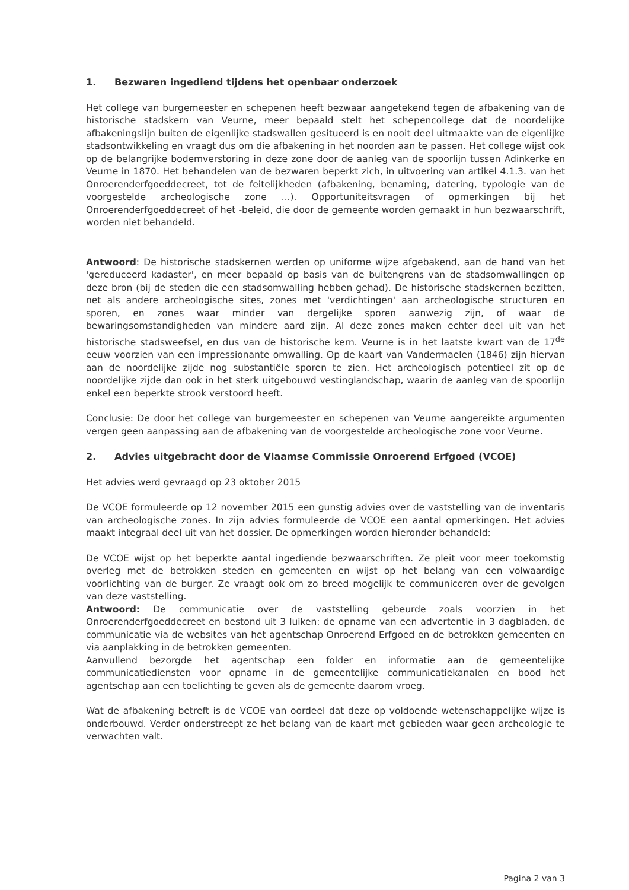1. Bezwaren ingediend tijdens het openbaar onderzoek
Het college van burgemeester en schepenen heeft bezwaar aangetekend tegen de afbakening van de historische stadskern van Veurne, meer bepaald stelt het schepencollege dat de noordelijke afbakeningslijn buiten de eigenlijke stadswallen gesitueerd is en nooit deel uitmaakte van de eigenlijke stadsontwikkeling en vraagt dus om die afbakening in het noorden aan te passen. Het college wijst ook op de belangrijke bodemverstoring in deze zone door de aanleg van de spoorlijn tussen Adinkerke en Veurne in 1870. Het behandelen van de bezwaren beperkt zich, in uitvoering van artikel 4.1.3. van het Onroerenderfgoeddecreet, tot de feitelijkheden (afbakening, benaming, datering, typologie van de voorgestelde archeologische zone ...). Opportuniteitsvragen of opmerkingen bij het Onroerenderfgoeddecreet of het -beleid, die door de gemeente worden gemaakt in hun bezwaarschrift, worden niet behandeld.
Antwoord: De historische stadskernen werden op uniforme wijze afgebakend, aan de hand van het 'gereduceerd kadaster', en meer bepaald op basis van de buitengrens van de stadsomwallingen op deze bron (bij de steden die een stadsomwalling hebben gehad). De historische stadskernen bezitten, net als andere archeologische sites, zones met 'verdichtingen' aan archeologische structuren en sporen, en zones waar minder van dergelijke sporen aanwezig zijn, of waar de bewaringsomstandigheden van mindere aard zijn. Al deze zones maken echter deel uit van het historische stadsweefsel, en dus van de historische kern. Veurne is in het laatste kwart van de 17<sup>de</sup> eeuw voorzien van een impressionante omwalling. Op de kaart van Vandermaelen (1846) zijn hiervan aan de noordelijke zijde nog substantiële sporen te zien. Het archeologisch potentieel zit op de noordelijke zijde dan ook in het sterk uitgebouwd vestinglandschap, waarin de aanleg van de spoorlijn enkel een beperkte strook verstoord heeft.
Conclusie: De door het college van burgemeester en schepenen van Veurne aangereikte argumenten vergen geen aanpassing aan de afbakening van de voorgestelde archeologische zone voor Veurne.
2. Advies uitgebracht door de Vlaamse Commissie Onroerend Erfgoed (VCOE)
Het advies werd gevraagd op 23 oktober 2015
De VCOE formuleerde op 12 november 2015 een gunstig advies over de vaststelling van de inventaris van archeologische zones. In zijn advies formuleerde de VCOE een aantal opmerkingen. Het advies maakt integraal deel uit van het dossier. De opmerkingen worden hieronder behandeld:
De VCOE wijst op het beperkte aantal ingediende bezwaarschriften. Ze pleit voor meer toekomstig overleg met de betrokken steden en gemeenten en wijst op het belang van een volwaardige voorlichting van de burger. Ze vraagt ook om zo breed mogelijk te communiceren over de gevolgen van deze vaststelling.
Antwoord: De communicatie over de vaststelling gebeurde zoals voorzien in het Onroerenderfgoeddecreet en bestond uit 3 luiken: de opname van een advertentie in 3 dagbladen, de communicatie via de websites van het agentschap Onroerend Erfgoed en de betrokken gemeenten en via aanplakking in de betrokken gemeenten.
Aanvullend bezorgde het agentschap een folder en informatie aan de gemeentelijke communicatiediensten voor opname in de gemeentelijke communicatiekanalen en bood het agentschap aan een toelichting te geven als de gemeente daarom vroeg.
Wat de afbakening betreft is de VCOE van oordeel dat deze op voldoende wetenschappelijke wijze is onderbouwd. Verder onderstreept ze het belang van de kaart met gebieden waar geen archeologie te verwachten valt.
Pagina 2 van 3